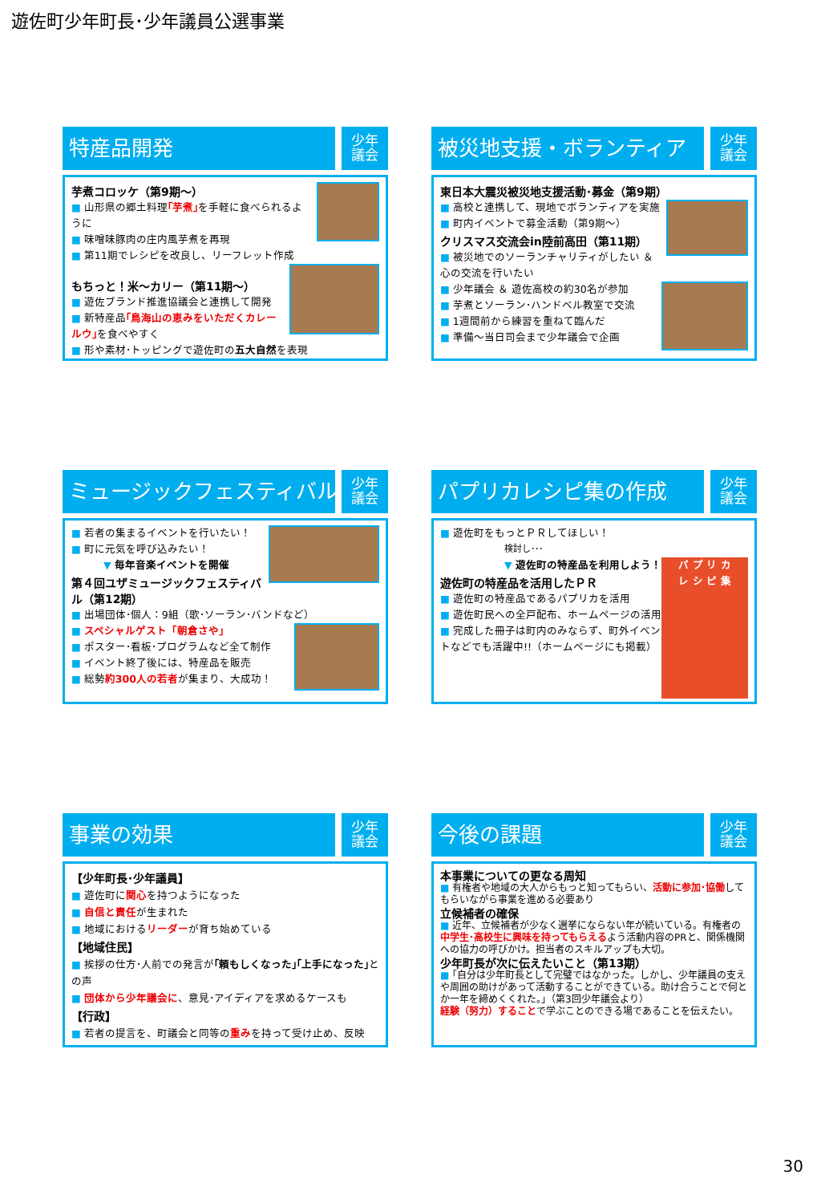遊佐町少年町長･少年議員公選事業
特産品開発
少年
議会
芋煮コロッケ（第9期～）
■ 山形県の郷土料理｢芋煮｣を手軽に食べられるように
■ 味噌味豚肉の庄内風芋煮を再現
■ 第11期でレシピを改良し、リーフレット作成
もちっと！米～カリー（第11期～）
■ 遊佐ブランド推進協議会と連携して開発
■ 新特産品｢鳥海山の恵みをいただくカレールウ｣を食べやすく
■ 形や素材･トッピングで遊佐町の五大自然を表現
被災地支援・ボランティア
少年
議会
東日本大震災被災地支援活動･募金（第9期）
■ 高校と連携して、現地でボランティアを実施
■ 町内イベントで募金活動（第9期～）
クリスマス交流会in陸前高田（第11期）
■ 被災地でのソーランチャリティがしたい ＆ 心の交流を行いたい
■ 少年議会 ＆ 遊佐高校の約30名が参加
■ 芋煮とソーラン･ハンドベル教室で交流
■ 1週間前から練習を重ねて臨んだ
■ 準備～当日司会まで少年議会で企画
ミュージックフェスティバル
少年
議会
■ 若者の集まるイベントを行いたい！
■ 町に元気を呼び込みたい！
▼ 毎年音楽イベントを開催
第４回ユザミュージックフェスティバル（第12期）
■ 出場団体･個人：9組（歌･ソーラン･バンドなど）
■ スペシャルゲスト「朝倉さや」
■ ポスター･看板･プログラムなど全て制作
■ イベント終了後には、特産品を販売
■ 総勢約300人の若者が集まり、大成功！
パプリカレシピ集の作成
少年
議会
パ プ リ カ
レ シ ピ 集
■ 遊佐町をもっとＰＲしてほしい！
検討し･･･
▼ 遊佐町の特産品を利用しよう！
遊佐町の特産品を活用したＰＲ
■ 遊佐町の特産品であるパプリカを活用
■ 遊佐町民への全戸配布、ホームページの活用
■ 完成した冊子は町内のみならず、町外イベントなどでも活躍中!!（ホームページにも掲載）
事業の効果
少年
議会
【少年町長･少年議員】
■ 遊佐町に関心を持つようになった
■ 自信と責任が生まれた
■ 地域におけるリーダーが育ち始めている
【地域住民】
■ 挨拶の仕方･人前での発言が｢頼もしくなった｣｢上手になった｣との声
■ 団体から少年議会に、意見･アイディアを求めるケースも
【行政】
■ 若者の提言を、町議会と同等の重みを持って受け止め、反映
今後の課題
少年
議会
本事業についての更なる周知
■ 有権者や地域の大人からもっと知ってもらい、活動に参加･協働してもらいながら事業を進める必要あり
立候補者の確保
■ 近年、立候補者が少なく選挙にならない年が続いている。有権者の中学生･高校生に興味を持ってもらえるよう活動内容のPRと、関係機関への協力の呼びかけ。担当者のスキルアップも大切。
少年町長が次に伝えたいこと（第13期）
■ ｢自分は少年町長として完璧ではなかった。しかし、少年議員の支えや周囲の助けがあって活動することができている。助け合うことで何とか一年を締めくくれた。｣（第3回少年議会より）
経験（努力）することで学ぶことのできる場であることを伝えたい。
30